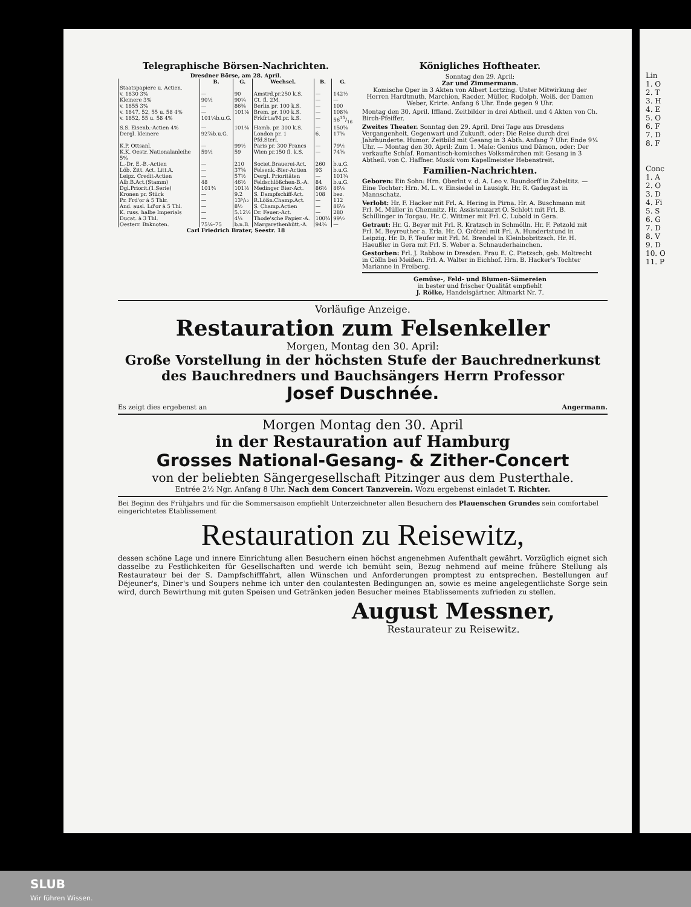Telegraphische Börsen-Nachrichten.
Dresdner Börse, am 28. April.
| | B. | G. | Wechsel. | B. | G. |
| --- | --- | --- | --- | --- | --- |
| Staatspapiere u. Actien. | | | | | |
| v. 1830 3% | — | 90 | Amstrd.pr.250 k.S. | — | 142½ |
| Kleinere 3% | 90½ | 90¼ | Ct. fl. 2M. | — | — |
| v. 1855 3% | — | 86⅜ | Berlin pr. 100 k.S. | — | 100 |
| v. 1847, 52, 55 u. 58 4% | — | 101⅛ | Brem. pr. 100 k.S. | — | 108⅛ |
| v. 1852, 55 u. 58 4% | 101¼b.u.G. | | Frkfrt.a/M.pr. k.S. | — | 5615/16 |
| S.S. Eisenb.-Actien 4% | — | 101⅜ | Hamb. pr. 300 k.S. | — | 150⅝ |
| Dergl. kleinere | 92⅞b.u.G. | | London pr. 1 Pfd.Sterl. | 6. | 17⅝ |
| K.P. Ottsanl. | — | 99½ | Paris pr. 300 Francs | — | 79½ |
| K.K. Oestr. Nationalanleihe 5% | 59½ | 59 | Wien pr.150 fl. k.S. | — | 74⅝ |
| L.-Dr. E.-B.-Actien | — | 210 | Societ.Brauerei-Act. | 260 | b.u.G. |
| Löb. Zitt. Act. Litt.A. | — | 37⅝ | Felsenk.-Bier-Actien | 93 | b.u.G. |
| Leipz. Credit-Actien | — | 57½ | Dergl. Prioritäten | — | 101¼ |
| Alb.B.Act.(Stamm) | 48 | 46½ | Feldschlößchen-B.-A. | 84 | b.u.G. |
| Dgl.Priorit.(1.Serie) | 101¾ | 101½ | Medinger Bier-Act. | 86½ | 86¼ |
| Kronen pr. Stück | — | 9.2 | S. Dampfschiff-Act. | 108 | bez. |
| Pr. Frd'or à 5 Thlr. | — | 13⁵/₁₂ | R.Lößn.Champ.Act. | — | 112 |
| And. ausl. Ld'or à 5 Thl. | — | 8½ | S. Champ.Actien | — | 86⅛ |
| K. russ. halbe Imperials | — | 5.12½ | Dr. Feuer.-Act. | — | 280 |
| Ducat. à 3 Thl. | — | 4¼ | Thode'sche Papier.-A. | 100¾ | 99½ |
| Oesterr. Bnknoten. | 75⅛–75 | b.n.B. | Margarethenhütt.-A. | 94¾ | — |
Carl Friedrich Brater, Seestr. 18
Königliches Hoftheater.
Sonntag den 29. April:
Zar und Zimmermann.
Komische Oper in 3 Akten von Albert Lortzing. Unter Mitwirkung der Herren Hardtmuth, Marchion, Raeder, Müller, Rudolph, Weiß, der Damen Weber, Krirte. Anfang 6 Uhr. Ende gegen 9 Uhr.
Montag den 30. April. Iffland. Zeitbilder in drei Abtheil. und 4 Akten von Ch. Birch-Pfeiffer.
Zweites Theater. Sonntag den 29. April. Drei Tage aus Dresdens Vergangenheit, Gegenwart und Zukunft, oder: Die Reise durch drei Jahrhunderte. Humor. Zeitbild mit Gesang in 3 Abth. Anfang 7 Uhr. Ende 9¼ Uhr. — Montag den 30. April: Zum 1. Male: Genius und Dämon, oder: Der verkaufte Schlaf. Romantisch-komisches Volksmärchen mit Gesang in 3 Abtheil. von C. Haffner. Musik vom Kapellmeister Hebenstreit.
Familien-Nachrichten.
Geboren: Ein Sohn: Hrn. Oberlnt v. d. A. Leo v. Raundorff in Zabeltitz. — Eine Tochter: Hrn. M. L. v. Einsiedel in Lausigk. Hr. R. Gadegast in Mannschatz.
Verlobt: Hr. F. Hacker mit Frl. A. Hering in Pirna. Hr. A. Buschmann mit Frl. M. Müller in Chemnitz. Hr. Assistenzarzt O. Schlott mit Frl. B. Schillinger in Torgau. Hr. C. Wittmer mit Frl. C. Lubold in Gera.
Getraut: Hr. G. Beyer mit Frl. R. Kratzsch in Schmölln. Hr. F. Petzold mit Frl. M. Beyreuther a. Erla. Hr. O. Grötzel mit Frl. A. Hundertstund in Leipzig. Hr. D. F. Teufer mit Frl. M. Brendel in Kleinbobritzsch. Hr. H. Haeußler in Gera mit Frl. S. Weber a. Schnauderhainchen.
Gestorben: Frl. J. Rabbow in Dresden. Frau E. C. Pietzsch, geb. Moltrecht in Cölln bei Meißen. Frl. A. Walter in Eichhof. Hrn. B. Hacker's Tochter Marianne in Freiberg.
Gemüse-, Feld- und Blumen-Sämereien
in bester und frischer Qualität empfiehlt
J. Rölke, Handelsgärtner, Altmarkt Nr. 7.
Vorläufige Anzeige.
Restauration zum Felsenkeller
Morgen, Montag den 30. April:
Große Vorstellung in der höchsten Stufe der Bauchrednerkunst des Bauchredners und Bauchsängers Herrn Professor
Josef Duschnée.
Es zeigt dies ergebenst an Angermann.
Morgen Montag den 30. April
in der Restauration auf Hamburg
Grosses National-Gesang- & Zither-Concert
von der beliebten Sängergesellschaft Pitzinger aus dem Pusterthale.
Entrée 2½ Ngr. Anfang 8 Uhr. Nach dem Concert Tanzverein. Wozu ergebenst einladet T. Richter.
Bei Beginn des Frühjahrs und für die Sommersaison empfiehlt Unterzeichneter allen Besuchern des Plauenschen Grundes sein comfortabel eingerichtetes Etablissement
Restauration zu Reisewitz,
dessen schöne Lage und innere Einrichtung allen Besuchern einen höchst angenehmen Aufenthalt gewährt. Vorzüglich eignet sich dasselbe zu Festlichkeiten für Gesellschaften und werde ich bemüht sein, Bezug nehmend auf meine frühere Stellung als Restaurateur bei der S. Dampfschifffahrt, allen Wünschen und Anforderungen promptest zu entsprechen. Bestellungen auf Déjeuner's, Diner's und Soupers nehme ich unter den coulantesten Bedingungen an, sowie es meine angelegentlichste Sorge sein wird, durch Bewirthung mit guten Speisen und Getränken jeden Besucher meines Etablissements zufrieden zu stellen.
August Messner,
Restaurateur zu Reisewitz.
Lin
1. O
2. T
3. H
4. E
5. O
6. F
7. D
8. F
Conc
1. A
2. O
3. D
4. Fi
5. S
6. G
7. D
8. V
9. D
10. O
11. P
SLUB
Wir führen Wissen.